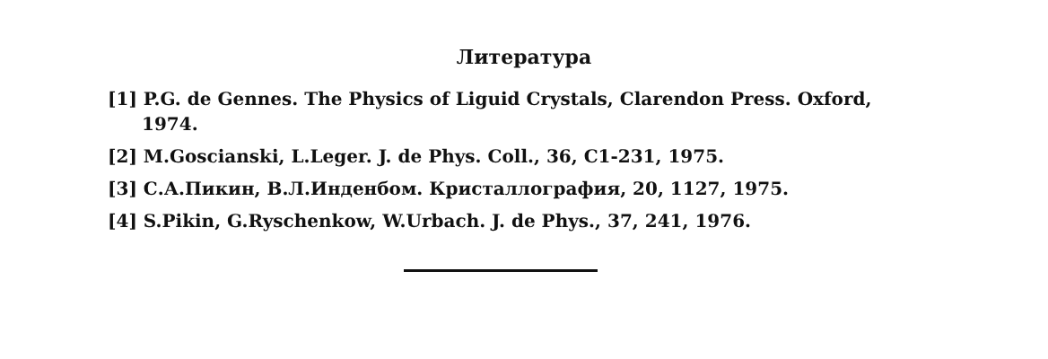Литература
[1] P.G. de Gennes. The Physics of Liguid Crystals, Clarendon Press. Oxford,
1974.
[2] M.Goscianski, L.Leger. J. de Phys. Coll., 36, C1-231, 1975.
[3] С.А.Пикин, В.Л.Инденбом. Кристаллография, 20, 1127, 1975.
[4] S.Pikin, G.Ryschenkow, W.Urbach. J. de Phys., 37, 241, 1976.